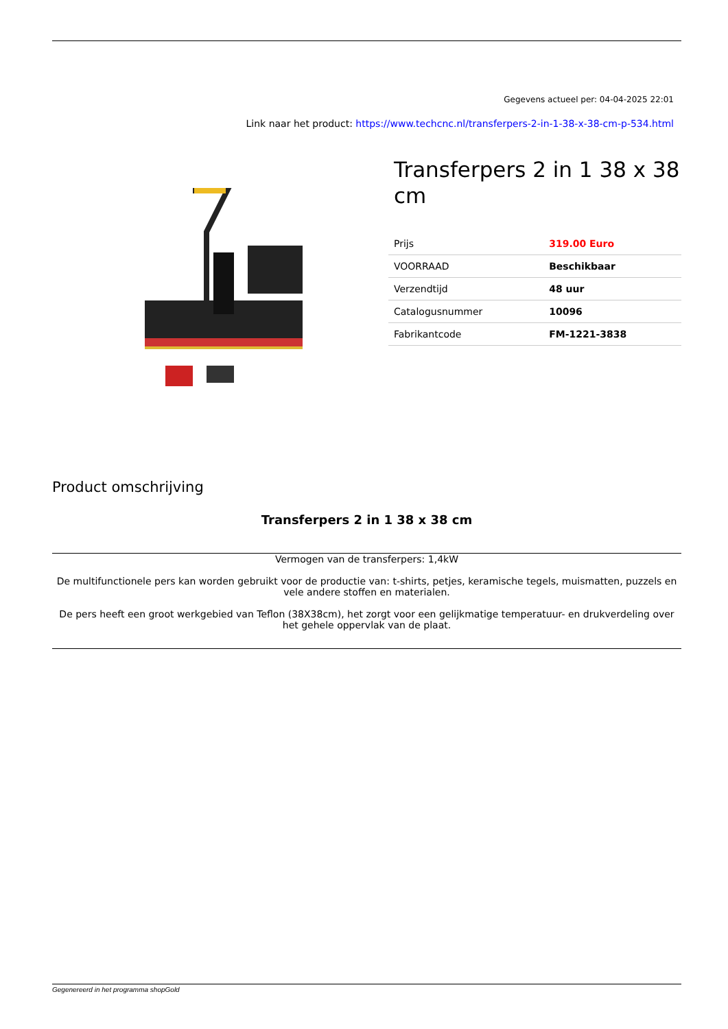Gegevens actueel per: 04-04-2025 22:01
Link naar het product: https://www.techcnc.nl/transferpers-2-in-1-38-x-38-cm-p-534.html
Transferpers 2 in 1 38 x 38 cm
| Prijs | 319.00 Euro |
| VOORRAAD | Beschikbaar |
| Verzendtijd | 48 uur |
| Catalogusnummer | 10096 |
| Fabrikantcode | FM-1221-3838 |
Product omschrijving
Transferpers 2 in 1 38 x 38 cm
Vermogen van de transferpers: 1,4kW
De multifunctionele pers kan worden gebruikt voor de productie van: t-shirts, petjes, keramische tegels, muismatten, puzzels en vele andere stoffen en materialen.
De pers heeft een groot werkgebied van Teflon (38X38cm), het zorgt voor een gelijkmatige temperatuur- en drukverdeling over het gehele oppervlak van de plaat.
Gegenereerd in het programma shopGold